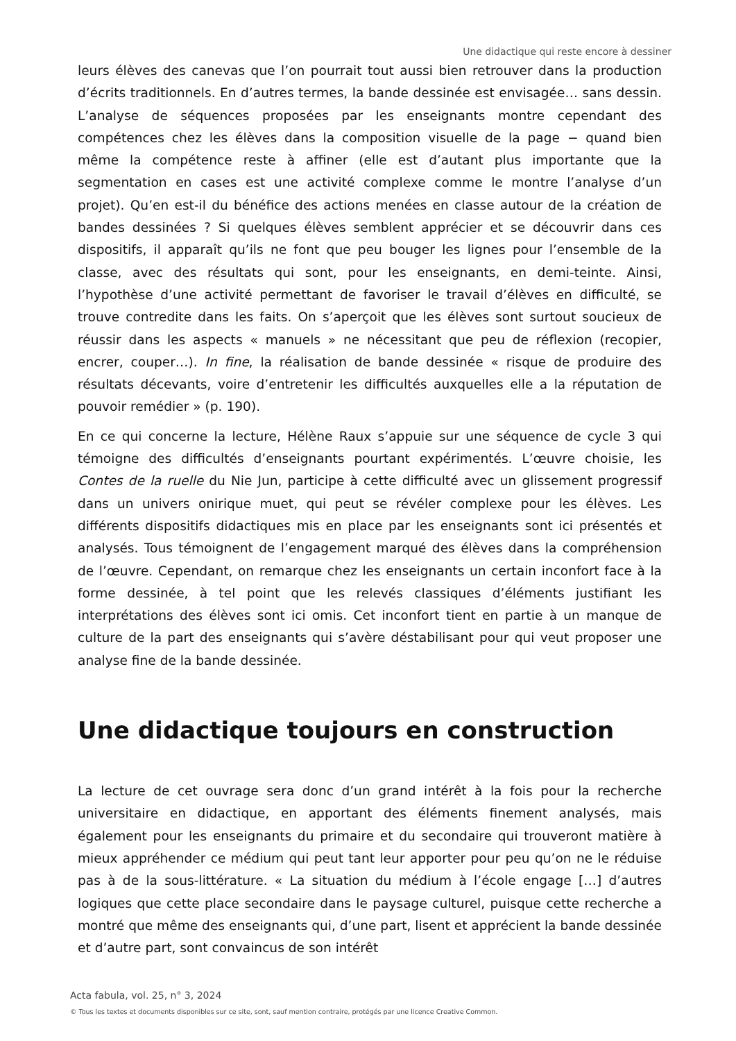Une didactique qui reste encore à dessiner
leurs élèves des canevas que l’on pourrait tout aussi bien retrouver dans la production d’écrits traditionnels. En d’autres termes, la bande dessinée est envisagée… sans dessin. L’analyse de séquences proposées par les enseignants montre cependant des compétences chez les élèves dans la composition visuelle de la page − quand bien même la compétence reste à affiner (elle est d’autant plus importante que la segmentation en cases est une activité complexe comme le montre l’analyse d’un projet). Qu’en est-il du bénéfice des actions menées en classe autour de la création de bandes dessinées ? Si quelques élèves semblent apprécier et se découvrir dans ces dispositifs, il apparaît qu’ils ne font que peu bouger les lignes pour l’ensemble de la classe, avec des résultats qui sont, pour les enseignants, en demi-teinte. Ainsi, l’hypothèse d’une activité permettant de favoriser le travail d’élèves en difficulté, se trouve contredite dans les faits. On s’aperçoit que les élèves sont surtout soucieux de réussir dans les aspects « manuels » ne nécessitant que peu de réflexion (recopier, encrer, couper…). In fine, la réalisation de bande dessinée « risque de produire des résultats décevants, voire d’entretenir les difficultés auxquelles elle a la réputation de pouvoir remédier » (p. 190).
En ce qui concerne la lecture, Hélène Raux s’appuie sur une séquence de cycle 3 qui témoigne des difficultés d’enseignants pourtant expérimentés. L’œuvre choisie, les Contes de la ruelle du Nie Jun, participe à cette difficulté avec un glissement progressif dans un univers onirique muet, qui peut se révéler complexe pour les élèves. Les différents dispositifs didactiques mis en place par les enseignants sont ici présentés et analysés. Tous témoignent de l’engagement marqué des élèves dans la compréhension de l’œuvre. Cependant, on remarque chez les enseignants un certain inconfort face à la forme dessinée, à tel point que les relevés classiques d’éléments justifiant les interprétations des élèves sont ici omis. Cet inconfort tient en partie à un manque de culture de la part des enseignants qui s’avère déstabilisant pour qui veut proposer une analyse fine de la bande dessinée.
Une didactique toujours en construction
La lecture de cet ouvrage sera donc d’un grand intérêt à la fois pour la recherche universitaire en didactique, en apportant des éléments finement analysés, mais également pour les enseignants du primaire et du secondaire qui trouveront matière à mieux appréhender ce médium qui peut tant leur apporter pour peu qu’on ne le réduise pas à de la sous-littérature. « La situation du médium à l’école engage […] d’autres logiques que cette place secondaire dans le paysage culturel, puisque cette recherche a montré que même des enseignants qui, d’une part, lisent et apprécient la bande dessinée et d’autre part, sont convaincus de son intérêt
Acta fabula, vol. 25, n° 3, 2024
© Tous les textes et documents disponibles sur ce site, sont, sauf mention contraire, protégés par une licence Creative Common.